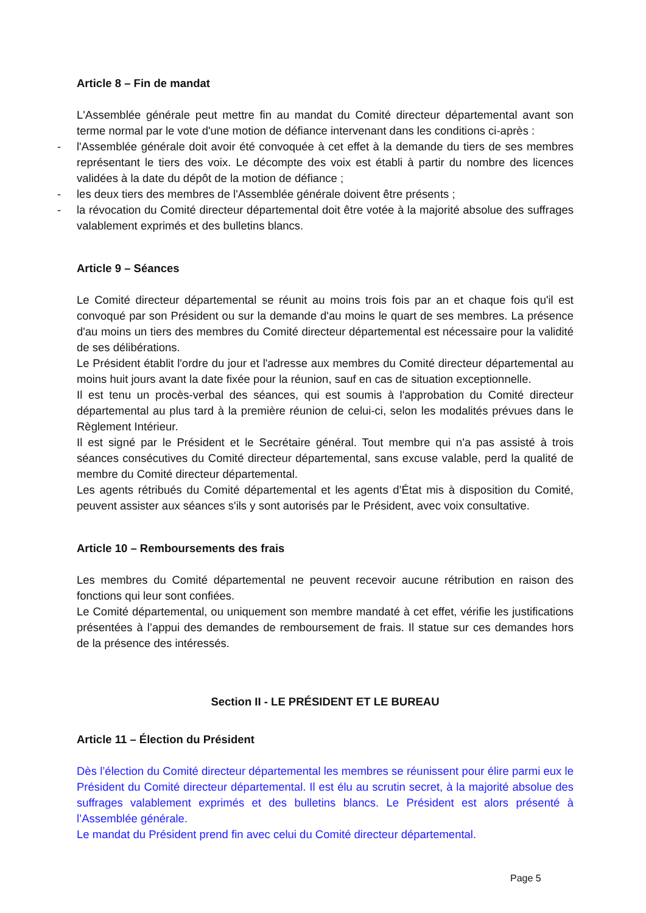Article 8 – Fin de mandat
L'Assemblée générale peut mettre fin au mandat du Comité directeur départemental avant son terme normal par le vote d'une motion de défiance intervenant dans les conditions ci-après :
- l'Assemblée générale doit avoir été convoquée à cet effet à la demande du tiers de ses membres représentant le tiers des voix. Le décompte des voix est établi à partir du nombre des licences validées à la date du dépôt de la motion de défiance ;
- les deux tiers des membres de l'Assemblée générale doivent être présents ;
- la révocation du Comité directeur départemental doit être votée à la majorité absolue des suffrages valablement exprimés et des bulletins blancs.
Article 9 – Séances
Le Comité directeur départemental se réunit au moins trois fois par an et chaque fois qu'il est convoqué par son Président ou sur la demande d'au moins le quart de ses membres. La présence d'au moins un tiers des membres du Comité directeur départemental est nécessaire pour la validité de ses délibérations.
Le Président établit l'ordre du jour et l'adresse aux membres du Comité directeur départemental au moins huit jours avant la date fixée pour la réunion, sauf en cas de situation exceptionnelle.
Il est tenu un procès-verbal des séances, qui est soumis à l'approbation du Comité directeur départemental au plus tard à la première réunion de celui-ci, selon les modalités prévues dans le Règlement Intérieur.
Il est signé par le Président et le Secrétaire général. Tout membre qui n'a pas assisté à trois séances consécutives du Comité directeur départemental, sans excuse valable, perd la qualité de membre du Comité directeur départemental.
Les agents rétribués du Comité départemental et les agents d’État mis à disposition du Comité, peuvent assister aux séances s'ils y sont autorisés par le Président, avec voix consultative.
Article 10 – Remboursements des frais
Les membres du Comité départemental ne peuvent recevoir aucune rétribution en raison des fonctions qui leur sont confiées.
Le Comité départemental, ou uniquement son membre mandaté à cet effet, vérifie les justifications présentées à l’appui des demandes de remboursement de frais. Il statue sur ces demandes hors de la présence des intéressés.
Section II - LE PRÉSIDENT ET LE BUREAU
Article 11 – Élection du Président
Dès l’élection du Comité directeur départemental les membres se réunissent pour élire parmi eux le Président du Comité directeur départemental. Il est élu au scrutin secret, à la majorité absolue des suffrages valablement exprimés et des bulletins blancs. Le Président est alors présenté à l’Assemblée générale.
Le mandat du Président prend fin avec celui du Comité directeur départemental.
Page 5